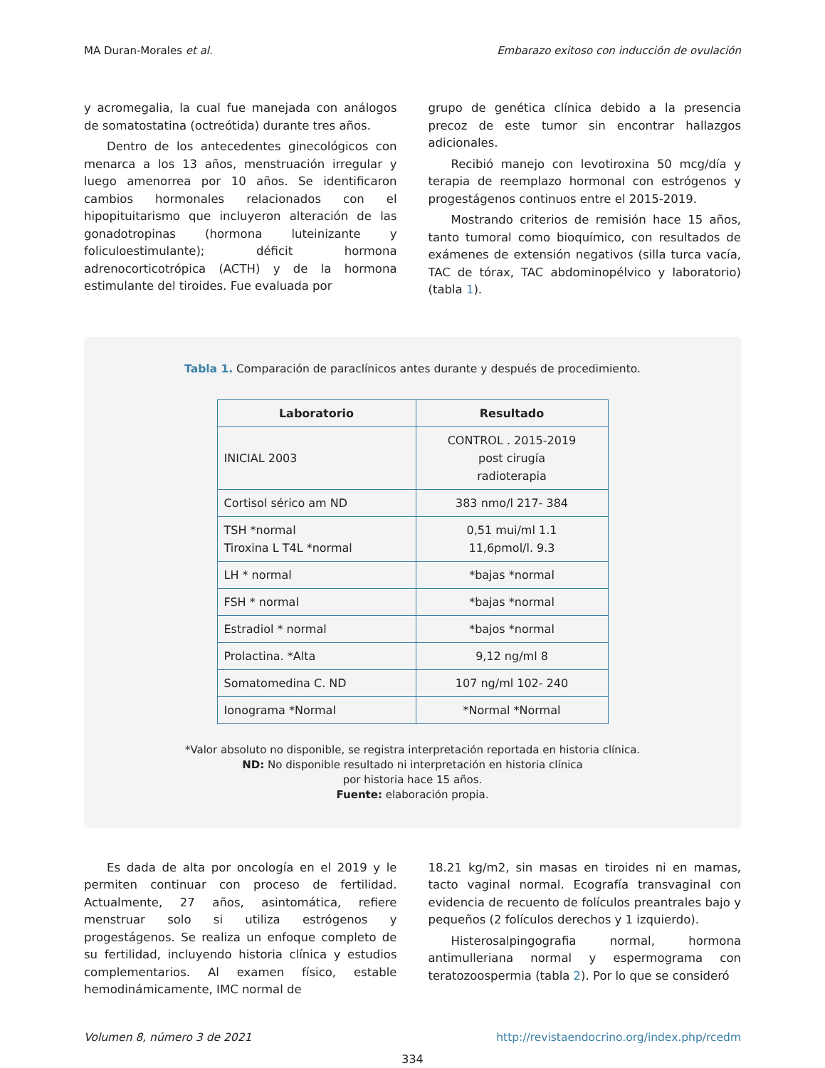MA Duran-Morales et al. Embarazo exitoso con inducción de ovulación
y acromegalia, la cual fue manejada con análogos de somatostatina (octreótida) durante tres años.
Dentro de los antecedentes ginecológicos con menarca a los 13 años, menstruación irregular y luego amenorrea por 10 años. Se identificaron cambios hormonales relacionados con el hipopituitarismo que incluyeron alteración de las gonadotropinas (hormona luteinizante y foliculoestimulante); déficit hormona adrenocorticotrópica (ACTH) y de la hormona estimulante del tiroides. Fue evaluada por
grupo de genética clínica debido a la presencia precoz de este tumor sin encontrar hallazgos adicionales.
Recibió manejo con levotiroxina 50 mcg/día y terapia de reemplazo hormonal con estrógenos y progestágenos continuos entre el 2015-2019.
Mostrando criterios de remisión hace 15 años, tanto tumoral como bioquímico, con resultados de exámenes de extensión negativos (silla turca vacía, TAC de tórax, TAC abdominopélvico y laboratorio) (tabla 1).
Tabla 1. Comparación de paraclínicos antes durante y después de procedimiento.
| Laboratorio | Resultado |
| --- | --- |
| INICIAL 2003 | CONTROL . 2015-2019 post cirugía radioterapia |
| Cortisol sérico am ND | 383 nmo/l 217- 384 |
| TSH *normal Tiroxina L T4L *normal | 0,51 mui/ml 1.1 11,6pmol/l. 9.3 |
| LH * normal | *bajas *normal |
| FSH * normal | *bajas *normal |
| Estradiol * normal | *bajos *normal |
| Prolactina. *Alta | 9,12 ng/ml 8 |
| Somatomedina C. ND | 107 ng/ml 102- 240 |
| Ionograma *Normal | *Normal *Normal |
*Valor absoluto no disponible, se registra interpretación reportada en historia clínica.
ND: No disponible resultado ni interpretación en historia clínica
por historia hace 15 años.
Fuente: elaboración propia.
Es dada de alta por oncología en el 2019 y le permiten continuar con proceso de fertilidad. Actualmente, 27 años, asintomática, refiere menstruar solo si utiliza estrógenos y progestágenos. Se realiza un enfoque completo de su fertilidad, incluyendo historia clínica y estudios complementarios. Al examen físico, estable hemodinámicamente, IMC normal de
18.21 kg/m2, sin masas en tiroides ni en mamas, tacto vaginal normal. Ecografía transvaginal con evidencia de recuento de folículos preantrales bajo y pequeños (2 folículos derechos y 1 izquierdo).
Histerosalpingografia normal, hormona antimulleriana normal y espermograma con teratozoospermia (tabla 2). Por lo que se consideró
Volumen 8, número 3 de 2021 http://revistaendocrino.org/index.php/rcedm
334